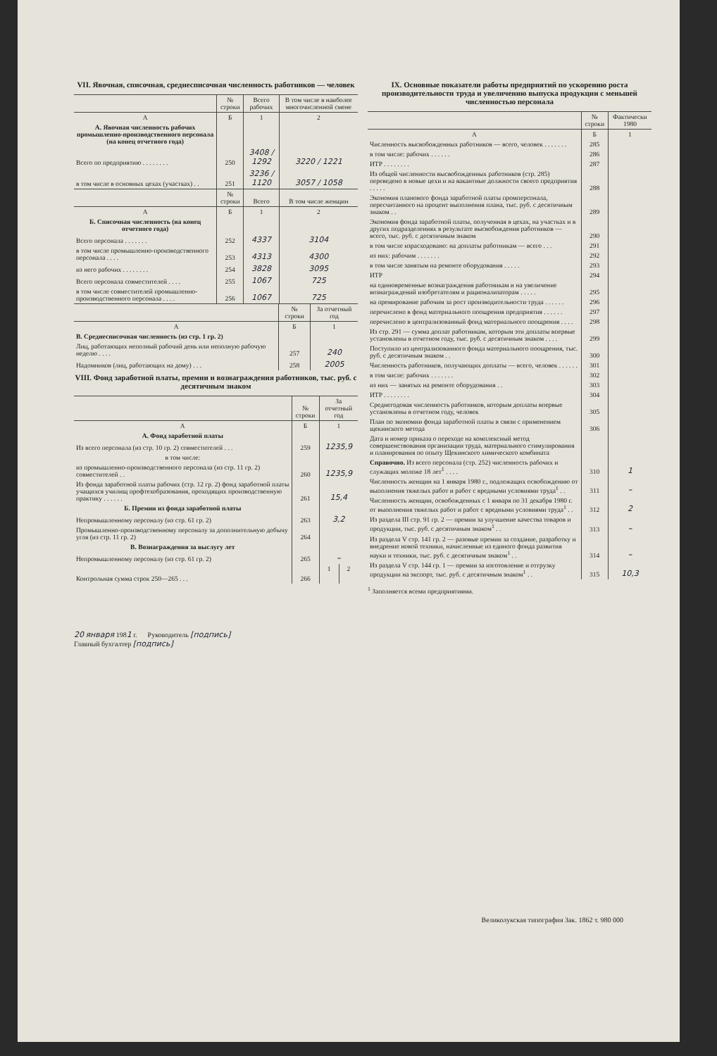VII. Явочная, списочная, среднесписочная численность работников — человек
| | № строки | Всего рабочих | В том числе в наиболее многочисленной смене |
| --- | --- | --- | --- |
| А | Б | 1 | 2 |
| А. Явочная численность рабочих промышленно-производственного персонала (на конец отчетного года) | | | |
| Всего по предприятию . . . . . . . . | 250 | 3408 / 1292 | 3220 / 1221 |
| в том числе в основных цехах (участках) . . | 251 | 3236 / 1120 | 3057 / 1058 |
| | № строки | Всего | В том числе женщин |
| А | Б | 1 | 2 |
| Б. Списочная численность (на конец отчетного года) | | | |
| Всего персонала . . . . . . . | 252 | 4337 | 3104 |
| в том числе промышленно-производственного персонала . . . . | 253 | 4313 | 4300 |
| из него рабочих . . . . . . . . | 254 | 3828 | 3095 |
| Всего персонала совместителей . . . . | 255 | 1067 | 725 |
| в том числе совместителей промышленно-производственного персонала . . . . | 256 | 1067 | 725 |
| | № строки | За отчетный год |
| --- | --- | --- |
| А | Б | 1 |
| В. Среднесписочная численность (из стр. 1 гр. 2) | | |
| Лиц, работающих неполный рабочий день или неполную рабочую неделю . . . . | 257 | 240 |
| Надомников (лиц, работающих на дому) . . . | 258 | 2005 |
VIII. Фонд заработной платы, премии и вознаграждения работников, тыс. руб. с десятичным знаком
| | № строки | За отчетный год | |
| --- | --- | --- | --- |
| А | Б | 1 | |
| А. Фонд заработной платы | | | |
| Из всего персонала (из стр. 10 гр. 2) совместителей . . . | 259 | 1235,9 | |
| в том числе: | | | |
| из промышленно-производственного персонала (из стр. 11 гр. 2) совместителей . . | 260 | 1235,9 | |
| Из фонда заработной платы рабочих (стр. 12 гр. 2) фонд заработной платы учащихся училищ профтехобразования, проходящих производственную практику . . . . . . | 261 | 15,4 | |
| Б. Премии из фонда заработной платы | | | |
| Непромышленному персоналу (из стр. 61 гр. 2) | 263 | 3,2 | |
| Промышленно-производственному персоналу за дополнительную добычу угля (из стр. 11 гр. 2) | 264 | | |
| В. Вознаграждения за выслугу лет | | | |
| Непромышленному персоналу (из стр. 61 гр. 2) | 265 | – | |
| | | 1 | 2 |
| Контрольная сумма строк 250—265 . . . | 266 | | |
IX. Основные показатели работы предприятий по ускорению роста производительности труда и увеличению выпуска продукции с меньшей численностью персонала
| | № строки | Фактически 1980 |
| --- | --- | --- |
| А | Б | 1 |
| Численность высвобожденных работников — всего, человек . . . . . . . | 285 | |
| в том числе: рабочих . . . . . . | 286 | |
| ИТР . . . . . . . . | 287 | |
| Из общей численности высвобожденных работников (стр. 285) переведено в новые цехи и на вакантные должности своего предприятия . . . . . | 288 | |
| Экономия планового фонда заработной платы промперсонала, пересчитанного на процент выполнения плана, тыс. руб. с десятичным знаком . . | 289 | |
| Экономия фонда заработной платы, полученная в цехах, на участках и в других подразделениях в результате высвобождения работников — всего, тыс. руб. с десятичным знаком | 290 | |
| в том числе израсходовано: на доплаты работникам — всего . . . | 291 | |
| из них: рабочим . . . . . . . | 292 | |
| в том числе занятым на ремонте оборудования . . . . . | 293 | |
| ИТР | 294 | |
| на единовременные вознаграждения работникам и на увеличение вознаграждений изобретателям и рационализаторам . . . . . | 295 | |
| на премирование рабочим за рост производительности труда . . . . . . | 296 | |
| перечислено в фонд материального поощрения предприятия . . . . . . | 297 | |
| перечислено в централизованный фонд материального поощрения . . . . | 298 | |
| Из стр. 291 — сумма доплат работникам, которым эти доплаты впервые установлены в отчетном году, тыс. руб. с десятичным знаком . . . . | 299 | |
| Поступило из централизованного фонда материального поощрения, тыс. руб. с десятичным знаком . . | 300 | |
| Численность работников, получающих доплаты — всего, человек . . . . . . | 301 | |
| в том числе: рабочих . . . . . . . | 302 | |
| из них — занятых на ремонте оборудования . . | 303 | |
| ИТР . . . . . . . . | 304 | |
| Среднегодовая численность работников, которым доплаты впервые установлены в отчетном году, человек | 305 | |
| План по экономии фонда заработной платы в связи с применением щекинского метода | 306 | |
| Дата и номер приказа о переходе на комплексный метод совершенствования организации труда, материального стимулирования и планирования по опыту Щекинского химического комбината | | |
| Справочно. Из всего персонала (стр. 252) численность рабочих и служащих моложе 18 лет<sup>1</sup> . . . . | 310 | 1 |
| Численность женщин на 1 января 1980 г., подлежащих освобождению от выполнения тяжелых работ и работ с вредными условиями труда<sup>1</sup> . . | 311 | – |
| Численность женщин, освобожденных с 1 января по 31 декабря 1980 г. от выполнения тяжелых работ и работ с вредными условиями труда<sup>1</sup> . . | 312 | 2 |
| Из раздела III стр. 91 гр. 2 — премии за улучшение качества товаров и продукции, тыс. руб. с десятичным знаком<sup>1</sup> . . | 313 | – |
| Из раздела V стр. 141 гр. 2 — разовые премии за создание, разработку и внедрение новой техники, начисленные из единого фонда развития науки и техники, тыс. руб. с десятичным знаком<sup>1</sup> . . | 314 | – |
| Из раздела V стр. 144 гр. 1 — премии за изготовление и отгрузку продукции на экспорт, тыс. руб. с десятичным знаком<sup>1</sup> . . | 315 | 10,3 |
<sup>1</sup> Заполняется всеми предприятиями.
20 января 1981 г. Руководитель [подпись]
Главный бухгалтер [подпись]
Великолукская типография Зак. 1862 т. 980 000